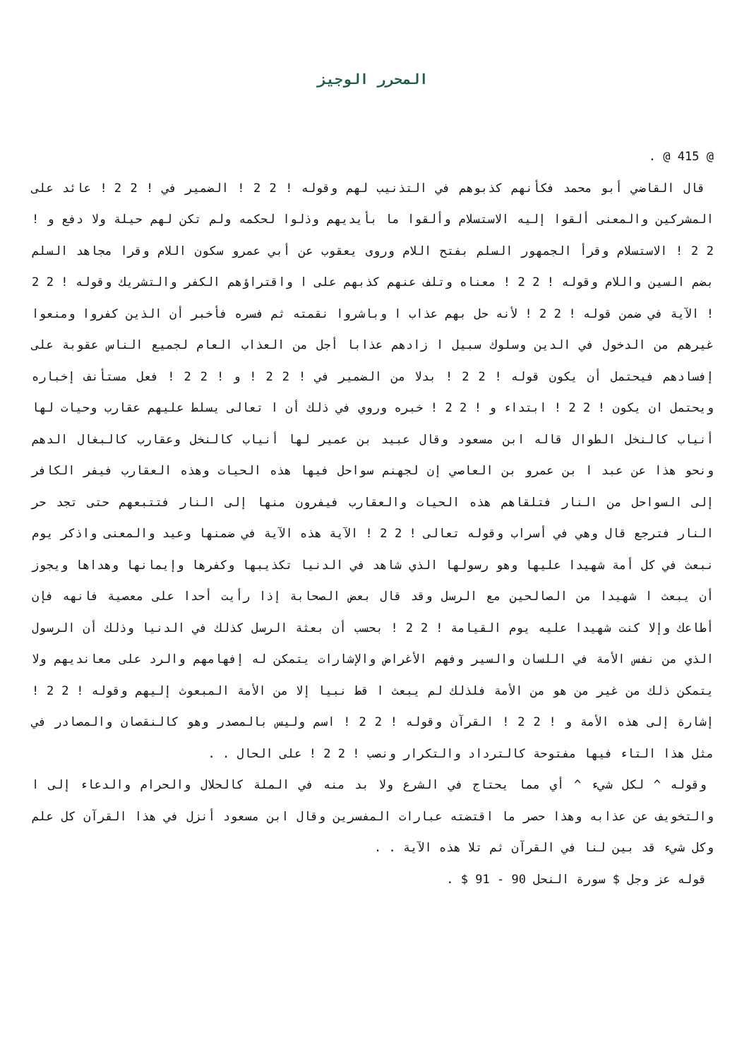المحرر الوجيز
@ 415 @ .
قال القاضي أبو محمد فكأنهم كذبوهم في التذنيب لهم وقوله ! 2 2 ! الضمير في ! 2 2 ! عائد على المشركين والمعنى ألقوا إليه الاستسلام وألقوا ما بأيديهم وذلوا لحكمه ولم تكن لهم حيلة ولا دفع و ! 2 2 ! الاستسلام وقرأ الجمهور السلم بفتح اللام وروى يعقوب عن أبي عمرو سكون اللام وقرا مجاهد السلم بضم السين واللام وقوله ! 2 2 ! معناه وتلف عنهم كذبهم على ا واقتراؤهم الكفر والتشريك وقوله ! 2 2 ! الآية في ضمن قوله ! 2 2 ! لأنه حل بهم عذاب ا وباشروا نقمته ثم فسره فأخبر أن الذين كفروا ومنعوا غيرهم من الدخول في الدين وسلوك سبيل ا زادهم عذابا أجل من العذاب العام لجميع الناس عقوبة على إفسادهم فيحتمل أن يكون قوله ! 2 2 ! بدلا من الضمير في ! 2 2 ! و ! 2 2 ! فعل مستأنف إخباره ويحتمل ان يكون ! 2 2 ! ابتداء و ! 2 2 ! خبره وروي في ذلك أن ا تعالى يسلط عليهم عقارب وحيات لها أنياب كالنخل الطوال قاله ابن مسعود وقال عبيد بن عمير لها أنياب كالنخل وعقارب كالبغال الدهم ونحو هذا عن عبد ا بن عمرو بن العاصي إن لجهنم سواحل فيها هذه الحيات وهذه العقارب فيفر الكافر إلى السواحل من النار فتلقاهم هذه الحيات والعقارب فيفرون منها إلى النار فتتبعهم حتى تجد حر النار فترجع قال وهي في أسراب وقوله تعالى ! 2 2 ! الآية هذه الآية في ضمنها وعيد والمعنى واذكر يوم نبعث في كل أمة شهيدا عليها وهو رسولها الذي شاهد في الدنيا تكذيبها وكفرها وإيمانها وهداها ويجوز أن يبعث ا شهيدا من الصالحين مع الرسل وقد قال بعض الصحابة إذا رأيت أحدا على معصية فانهه فإن أطاعك وإلا كنت شهيدا عليه يوم القيامة ! 2 2 ! بحسب أن بعثة الرسل كذلك في الدنيا وذلك أن الرسول الذي من نفس الأمة في اللسان والسير وفهم الأغراض والإشارات يتمكن له إفهامهم والرد على معانديهم ولا يتمكن ذلك من غير من هو من الأمة فلذلك لم يبعث ا قط نبيا إلا من الأمة المبعوث إليهم وقوله ! 2 2 ! إشارة إلى هذه الأمة و ! 2 2 ! القرآن وقوله ! 2 2 ! اسم وليس بالمصدر وهو كالنقصان والمصادر في مثل هذا التاء فيها مفتوحة كالترداد والتكرار ونصب ! 2 2 ! على الحال . .
وقوله ^ لكل شيء ^ أي مما يحتاج في الشرع ولا بد منه في الملة كالحلال والحرام والدعاء إلى ا والتخويف عن عذابه وهذا حصر ما اقتضته عبارات المفسرين وقال ابن مسعود أنزل في هذا القرآن كل علم وكل شيء قد بين لنا في القرآن ثم تلا هذه الآية . .
قوله عز وجل $ سورة النحل 90 - 91 $ .